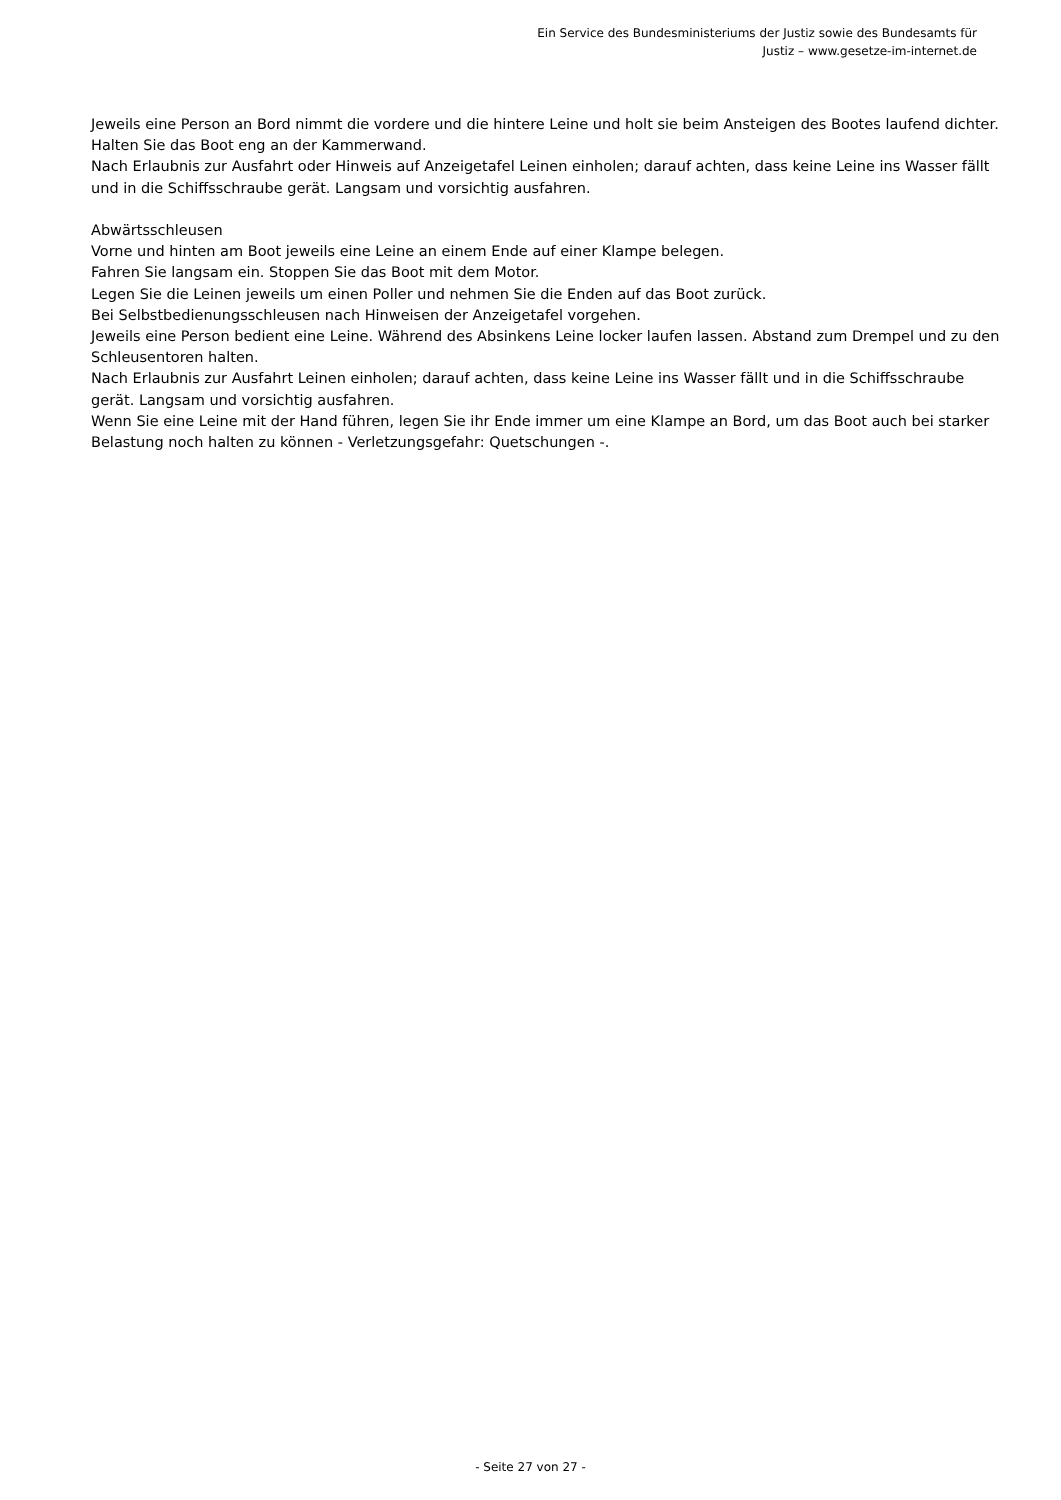Ein Service des Bundesministeriums der Justiz sowie des Bundesamts für
Justiz – www.gesetze-im-internet.de
Jeweils eine Person an Bord nimmt die vordere und die hintere Leine und holt sie beim Ansteigen des Bootes laufend dichter. Halten Sie das Boot eng an der Kammerwand.
Nach Erlaubnis zur Ausfahrt oder Hinweis auf Anzeigetafel Leinen einholen; darauf achten, dass keine Leine ins Wasser fällt und in die Schiffsschraube gerät. Langsam und vorsichtig ausfahren.
Abwärtsschleusen
Vorne und hinten am Boot jeweils eine Leine an einem Ende auf einer Klampe belegen.
Fahren Sie langsam ein. Stoppen Sie das Boot mit dem Motor.
Legen Sie die Leinen jeweils um einen Poller und nehmen Sie die Enden auf das Boot zurück.
Bei Selbstbedienungsschleusen nach Hinweisen der Anzeigetafel vorgehen.
Jeweils eine Person bedient eine Leine. Während des Absinkens Leine locker laufen lassen. Abstand zum Drempel und zu den Schleusentoren halten.
Nach Erlaubnis zur Ausfahrt Leinen einholen; darauf achten, dass keine Leine ins Wasser fällt und in die Schiffsschraube gerät. Langsam und vorsichtig ausfahren.
Wenn Sie eine Leine mit der Hand führen, legen Sie ihr Ende immer um eine Klampe an Bord, um das Boot auch bei starker Belastung noch halten zu können - Verletzungsgefahr: Quetschungen -.
- Seite 27 von 27 -